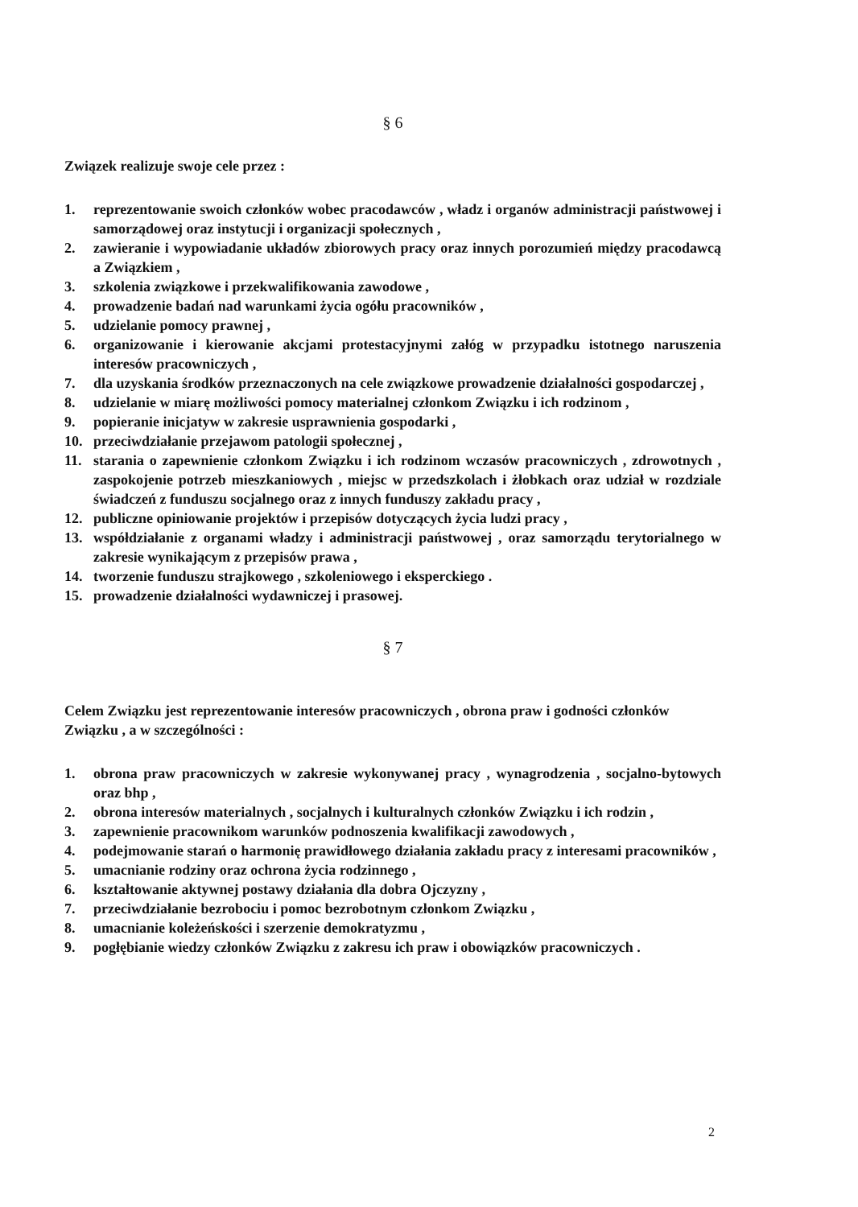§ 6
Związek realizuje swoje cele przez :
1. reprezentowanie swoich członków wobec pracodawców , władz i organów administracji państwowej i samorządowej oraz instytucji i organizacji społecznych ,
2. zawieranie i wypowiadanie układów zbiorowych pracy oraz innych porozumień między pracodawcą a Związkiem ,
3. szkolenia związkowe i przekwalifikowania zawodowe ,
4. prowadzenie badań nad warunkami życia ogółu pracowników ,
5. udzielanie pomocy prawnej ,
6. organizowanie i kierowanie akcjami protestacyjnymi załóg w przypadku istotnego naruszenia interesów pracowniczych ,
7. dla uzyskania środków przeznaczonych na cele związkowe prowadzenie działalności gospodarczej ,
8. udzielanie w miarę możliwości pomocy materialnej członkom Związku i ich rodzinom ,
9. popieranie inicjatyw w zakresie usprawnienia gospodarki ,
10. przeciwdziałanie przejawom patologii społecznej ,
11. starania o zapewnienie członkom Związku i ich rodzinom wczasów pracowniczych , zdrowotnych , zaspokojenie potrzeb mieszkaniowych , miejsc w przedszkolach i żłobkach oraz udział w rozdziale świadczeń z funduszu socjalnego oraz z innych funduszy zakładu pracy ,
12. publiczne opiniowanie projektów i przepisów dotyczących życia ludzi pracy ,
13. współdziałanie z organami władzy i administracji państwowej , oraz samorządu terytorialnego w zakresie wynikającym z przepisów prawa ,
14. tworzenie funduszu strajkowego , szkoleniowego i eksperckiego .
15. prowadzenie działalności wydawniczej i prasowej.
§ 7
Celem Związku jest reprezentowanie interesów pracowniczych , obrona praw i godności członków Związku , a w szczególności :
1. obrona praw pracowniczych w zakresie wykonywanej pracy , wynagrodzenia , socjalno-bytowych oraz bhp ,
2. obrona interesów materialnych , socjalnych i kulturalnych członków Związku i ich rodzin ,
3. zapewnienie pracownikom warunków podnoszenia kwalifikacji zawodowych ,
4. podejmowanie starań o harmonię prawidłowego działania zakładu pracy z interesami pracowników ,
5. umacnianie rodziny oraz ochrona życia rodzinnego ,
6. kształtowanie aktywnej postawy działania dla dobra Ojczyzny ,
7. przeciwdziałanie bezrobociu i pomoc bezrobotnym członkom Związku ,
8. umacnianie koleżeńskości i szerzenie demokratyzmu ,
9. pogłębianie wiedzy członków Związku z zakresu ich praw i obowiązków pracowniczych .
2